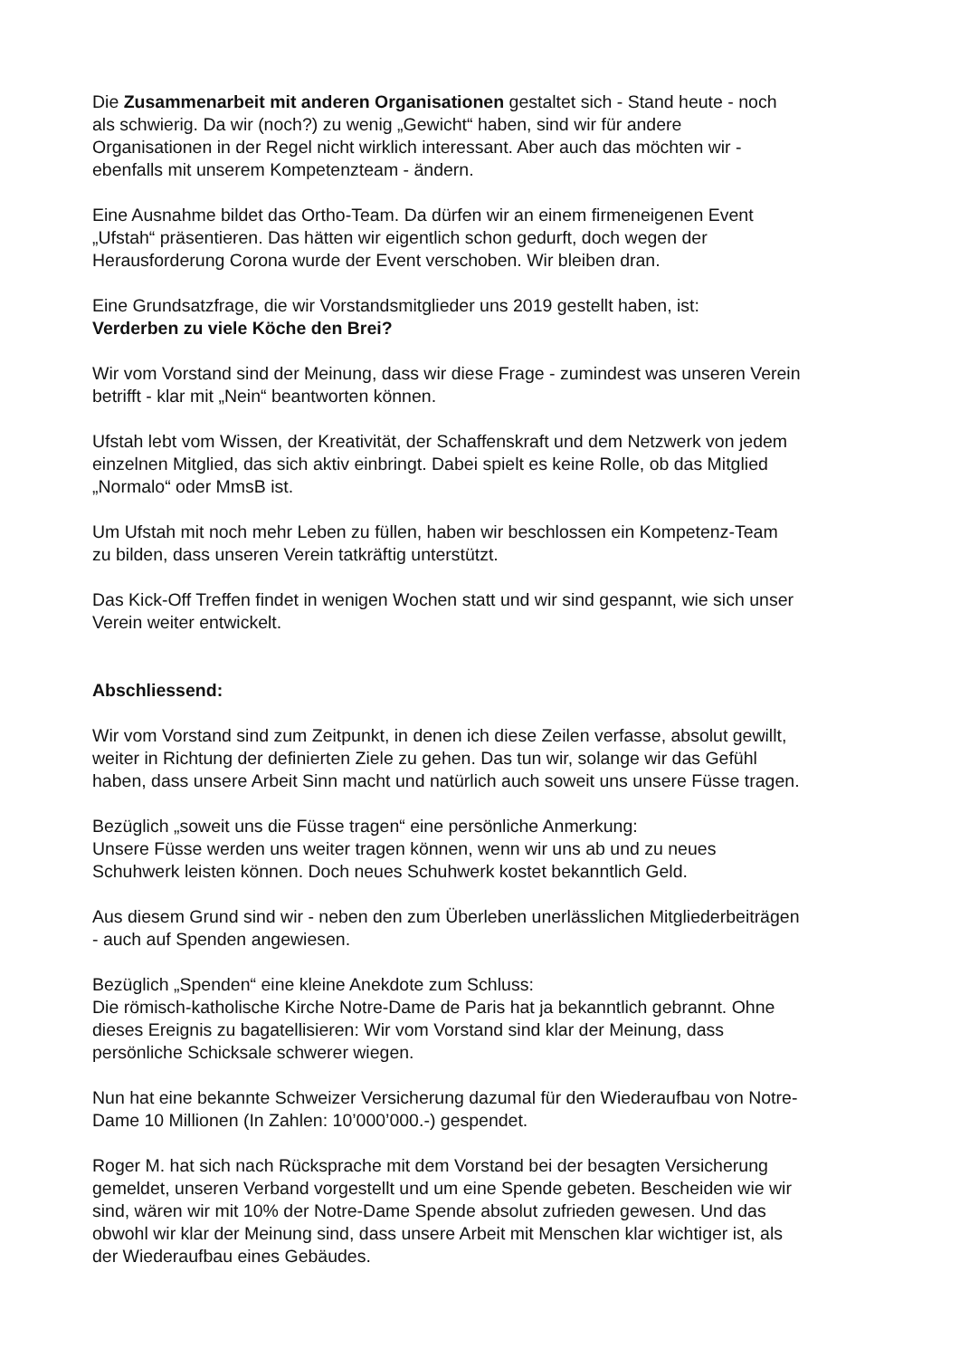Die Zusammenarbeit mit anderen Organisationen gestaltet sich - Stand heute - noch
als schwierig. Da wir (noch?) zu wenig „Gewicht“ haben, sind wir für andere
Organisationen in der Regel nicht wirklich interessant. Aber auch das möchten wir -
ebenfalls mit unserem Kompetenzteam - ändern.
Eine Ausnahme bildet das Ortho-Team. Da dürfen wir an einem firmeneigenen Event
„Ufstah“ präsentieren. Das hätten wir eigentlich schon gedurft, doch wegen der
Herausforderung Corona wurde der Event verschoben. Wir bleiben dran.
Eine Grundsatzfrage, die wir Vorstandsmitglieder uns 2019 gestellt haben, ist:
Verderben zu viele Köche den Brei?
Wir vom Vorstand sind der Meinung, dass wir diese Frage - zumindest was unseren Verein
betrifft - klar mit „Nein“ beantworten können.
Ufstah lebt vom Wissen, der Kreativität, der Schaffenskraft und dem Netzwerk von jedem
einzelnen Mitglied, das sich aktiv einbringt. Dabei spielt es keine Rolle, ob das Mitglied
„Normalo“ oder MmsB ist.
Um Ufstah mit noch mehr Leben zu füllen, haben wir beschlossen ein Kompetenz-Team
zu bilden, dass unseren Verein tatkräftig unterstützt.
Das Kick-Off Treffen findet in wenigen Wochen statt und wir sind gespannt, wie sich unser
Verein weiter entwickelt.
Abschliessend:
Wir vom Vorstand sind zum Zeitpunkt, in denen ich diese Zeilen verfasse, absolut gewillt,
weiter in Richtung der definierten Ziele zu gehen. Das tun wir, solange wir das Gefühl
haben, dass unsere Arbeit Sinn macht und natürlich auch soweit uns unsere Füsse tragen.
Bezüglich „soweit uns die Füsse tragen“ eine persönliche Anmerkung:
Unsere Füsse werden uns weiter tragen können, wenn wir uns ab und zu neues
Schuhwerk leisten können. Doch neues Schuhwerk kostet bekanntlich Geld.
Aus diesem Grund sind wir - neben den zum Überleben unerlässlichen Mitgliederbeiträgen
- auch auf Spenden angewiesen.
Bezüglich „Spenden“ eine kleine Anekdote zum Schluss:
Die römisch-katholische Kirche Notre-Dame de Paris hat ja bekanntlich gebrannt. Ohne
dieses Ereignis zu bagatellisieren: Wir vom Vorstand sind klar der Meinung, dass
persönliche Schicksale schwerer wiegen.
Nun hat eine bekannte Schweizer Versicherung dazumal für den Wiederaufbau von Notre-
Dame 10 Millionen (In Zahlen: 10’000’000.-) gespendet.
Roger M. hat sich nach Rücksprache mit dem Vorstand bei der besagten Versicherung
gemeldet, unseren Verband vorgestellt und um eine Spende gebeten. Bescheiden wie wir
sind, wären wir mit 10% der Notre-Dame Spende absolut zufrieden gewesen. Und das
obwohl wir klar der Meinung sind, dass unsere Arbeit mit Menschen klar wichtiger ist, als
der Wiederaufbau eines Gebäudes.